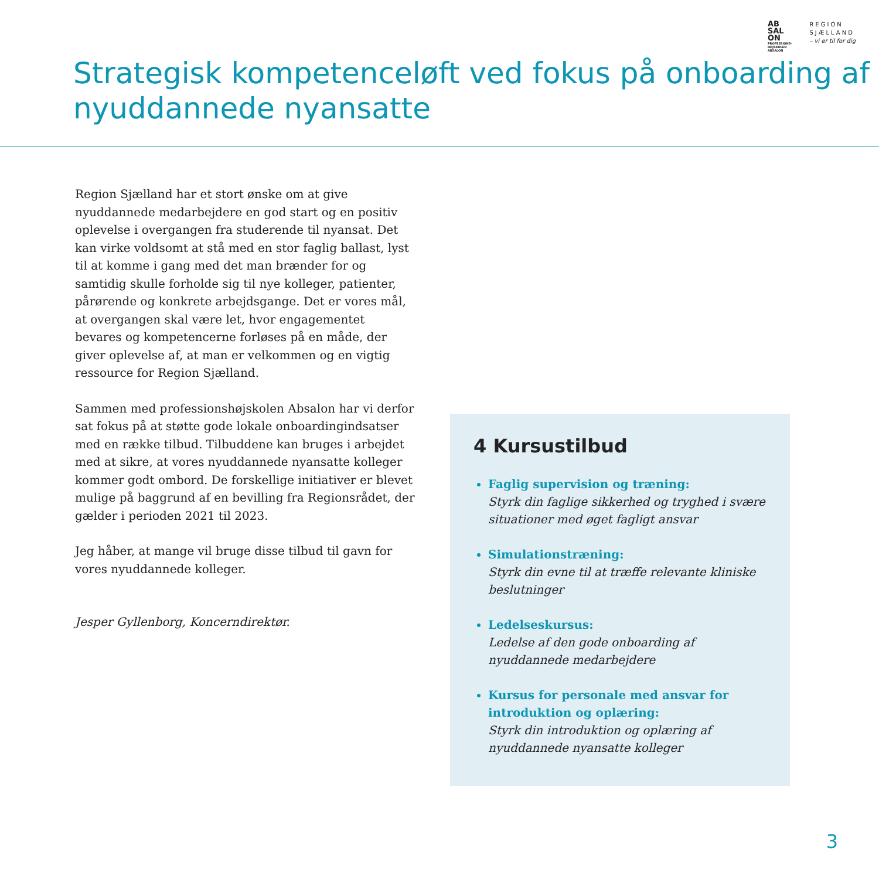AB
SAL
ON
PROFESSIONS-
HØJSKOLEN
ABSALON
REGION
SJÆLLAND
– vi er til for dig
Strategisk kompetenceløft ved fokus på onboarding af nyuddannede nyansatte
Region Sjælland har et stort ønske om at give nyuddannede medarbejdere en god start og en positiv oplevelse i overgangen fra studerende til nyansat. Det kan virke voldsomt at stå med en stor faglig ballast, lyst til at komme i gang med det man brænder for og samtidig skulle forholde sig til nye kolleger, patienter, pårørende og konkrete arbejdsgange. Det er vores mål, at overgangen skal være let, hvor engagementet bevares og kompetencerne forløses på en måde, der giver oplevelse af, at man er velkommen og en vigtig ressource for Region Sjælland.
Sammen med professionshøjskolen Absalon har vi derfor sat fokus på at støtte gode lokale onboardingindsatser med en række tilbud. Tilbuddene kan bruges i arbejdet med at sikre, at vores nyuddannede nyansatte kolleger kommer godt ombord. De forskellige initiativer er blevet mulige på baggrund af en bevilling fra Regionsrådet, der gælder i perioden 2021 til 2023.
Jeg håber, at mange vil bruge disse tilbud til gavn for vores nyuddannede kolleger.
Jesper Gyllenborg, Koncerndirektør.
4 Kursustilbud
Faglig supervision og træning:
Styrk din faglige sikkerhed og tryghed i svære situationer med øget fagligt ansvar
Simulationstræning:
Styrk din evne til at træffe relevante kliniske beslutninger
Ledelseskursus:
Ledelse af den gode onboarding af nyuddannede medarbejdere
Kursus for personale med ansvar for introduktion og oplæring:
Styrk din introduktion og oplæring af nyuddannede nyansatte kolleger
3